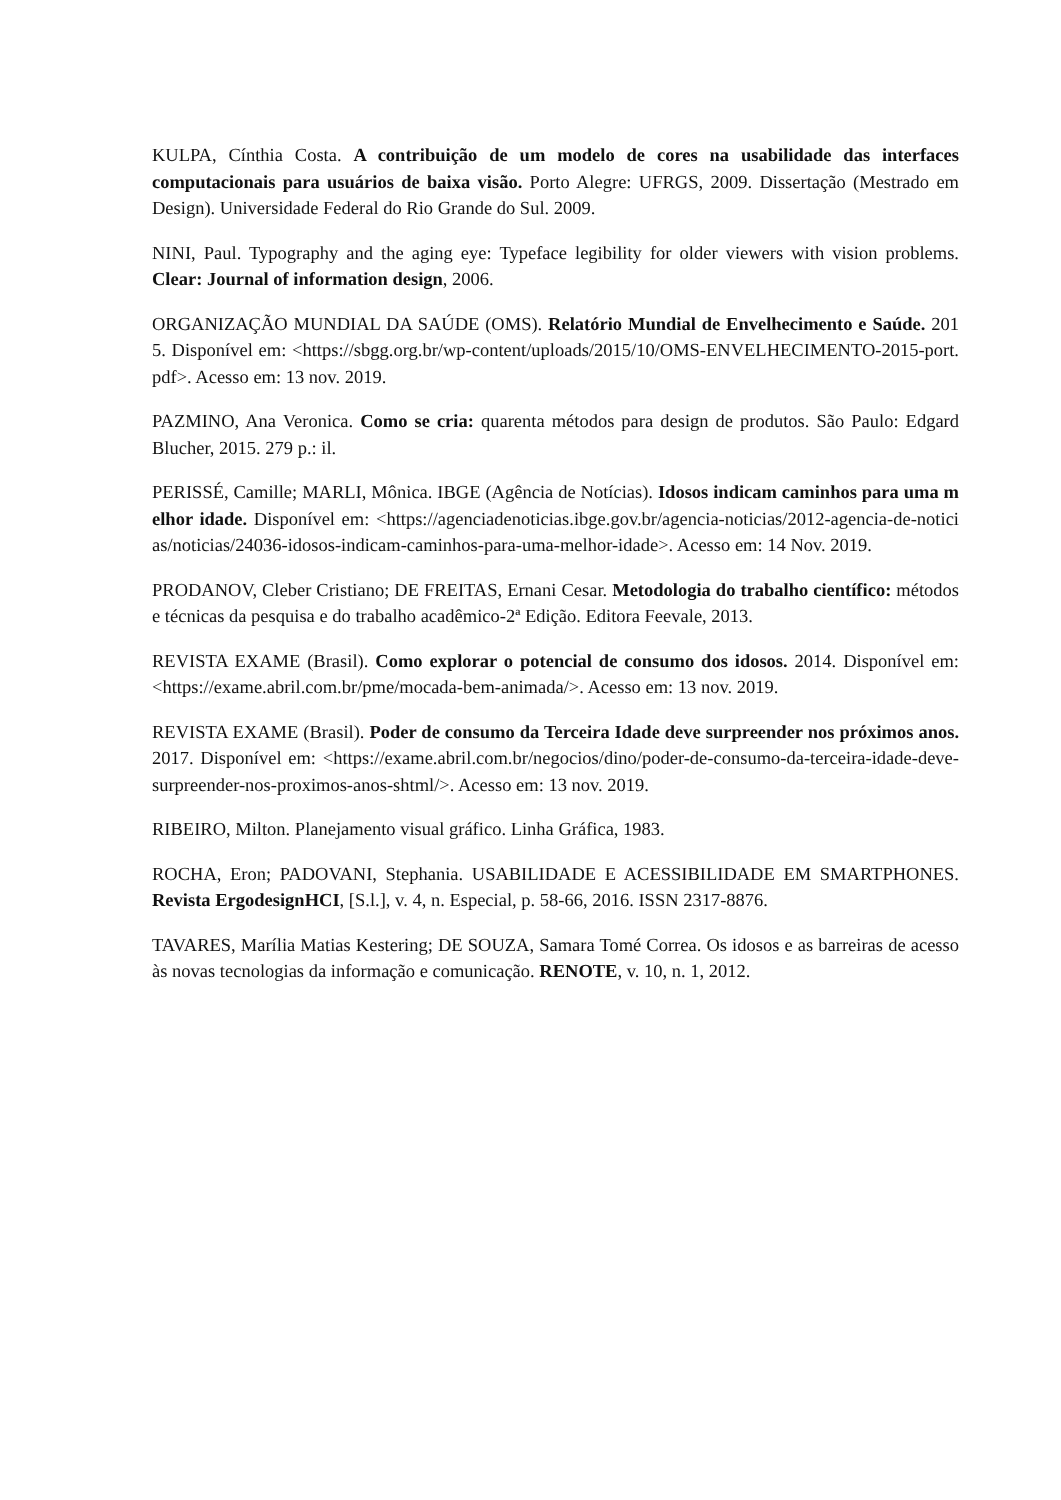KULPA, Cínthia Costa. A contribuição de um modelo de cores na usabilidade das interfaces computacionais para usuários de baixa visão. Porto Alegre: UFRGS, 2009. Dissertação (Mestrado em Design). Universidade Federal do Rio Grande do Sul. 2009.
NINI, Paul. Typography and the aging eye: Typeface legibility for older viewers with vision problems. Clear: Journal of information design, 2006.
ORGANIZAÇÃO MUNDIAL DA SAÚDE (OMS). Relatório Mundial de Envelhecimento e Saúde. 2015. Disponível em: <https://sbgg.org.br/wp-content/uploads/2015/10/OMS-ENVELHECIMENTO-2015-port.pdf>. Acesso em: 13 nov. 2019.
PAZMINO, Ana Veronica. Como se cria: quarenta métodos para design de produtos. São Paulo: Edgard Blucher, 2015. 279 p.: il.
PERISSÉ, Camille; MARLI, Mônica. IBGE (Agência de Notícias). Idosos indicam caminhos para uma melhor idade. Disponível em: <https://agenciadenoticias.ibge.gov.br/agencia-noticias/2012-agencia-de-noticias/noticias/24036-idosos-indicam-caminhos-para-uma-melhor-idade>. Acesso em: 14 Nov. 2019.
PRODANOV, Cleber Cristiano; DE FREITAS, Ernani Cesar. Metodologia do trabalho científico: métodos e técnicas da pesquisa e do trabalho acadêmico-2ª Edição. Editora Feevale, 2013.
REVISTA EXAME (Brasil). Como explorar o potencial de consumo dos idosos. 2014. Disponível em: <https://exame.abril.com.br/pme/mocada-bem-animada/>. Acesso em: 13 nov. 2019.
REVISTA EXAME (Brasil). Poder de consumo da Terceira Idade deve surpreender nos próximos anos. 2017. Disponível em: <https://exame.abril.com.br/negocios/dino/poder-de-consumo-da-terceira-idade-deve-surpreender-nos-proximos-anos-shtml/>. Acesso em: 13 nov. 2019.
RIBEIRO, Milton. Planejamento visual gráfico. Linha Gráfica, 1983.
ROCHA, Eron; PADOVANI, Stephania. USABILIDADE E ACESSIBILIDADE EM SMARTPHONES. Revista ErgodesignHCI, [S.l.], v. 4, n. Especial, p. 58-66, 2016. ISSN 2317-8876.
TAVARES, Marília Matias Kestering; DE SOUZA, Samara Tomé Correa. Os idosos e as barreiras de acesso às novas tecnologias da informação e comunicação. RENOTE, v. 10, n. 1, 2012.